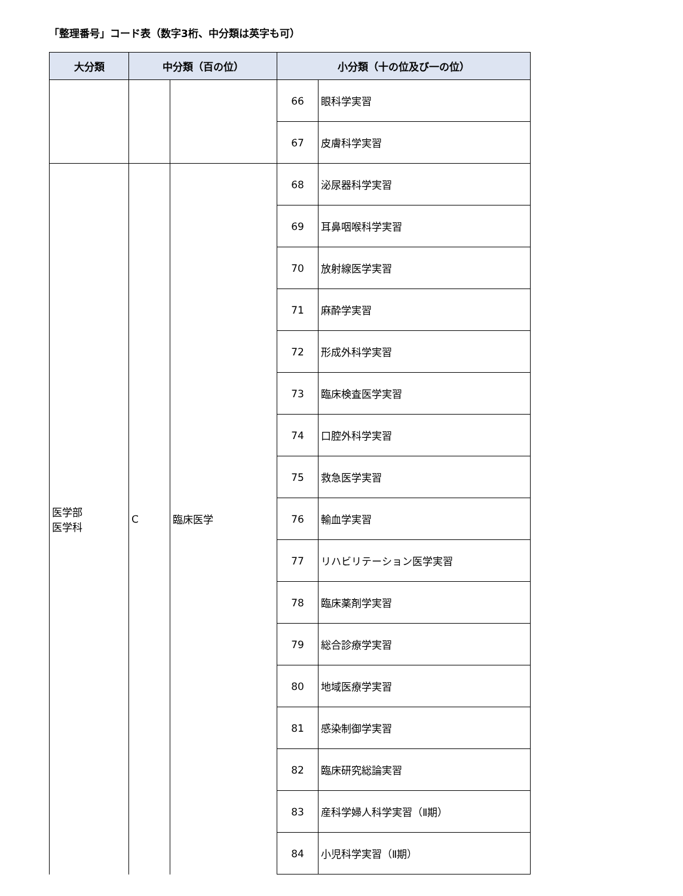「整理番号」コード表（数字3桁、中分類は英字も可）
| 大分類 | 中分類（百の位） | | 小分類（十の位及び一の位） | |
| --- | --- | --- | --- | --- |
| | | | 66 | 眼科学実習 |
| | | | 67 | 皮膚科学実習 |
| 医学部 医学科 | C | 臨床医学 | 68 | 泌尿器科学実習 |
| | | | 69 | 耳鼻咽喉科学実習 |
| | | | 70 | 放射線医学実習 |
| | | | 71 | 麻酔学実習 |
| | | | 72 | 形成外科学実習 |
| | | | 73 | 臨床検査医学実習 |
| | | | 74 | 口腔外科学実習 |
| | | | 75 | 救急医学実習 |
| | | | 76 | 輸血学実習 |
| | | | 77 | リハビリテーション医学実習 |
| | | | 78 | 臨床薬剤学実習 |
| | | | 79 | 総合診療学実習 |
| | | | 80 | 地域医療学実習 |
| | | | 81 | 感染制御学実習 |
| | | | 82 | 臨床研究総論実習 |
| | | | 83 | 産科学婦人科学実習（Ⅱ期） |
| | | | 84 | 小児科学実習（Ⅱ期） |